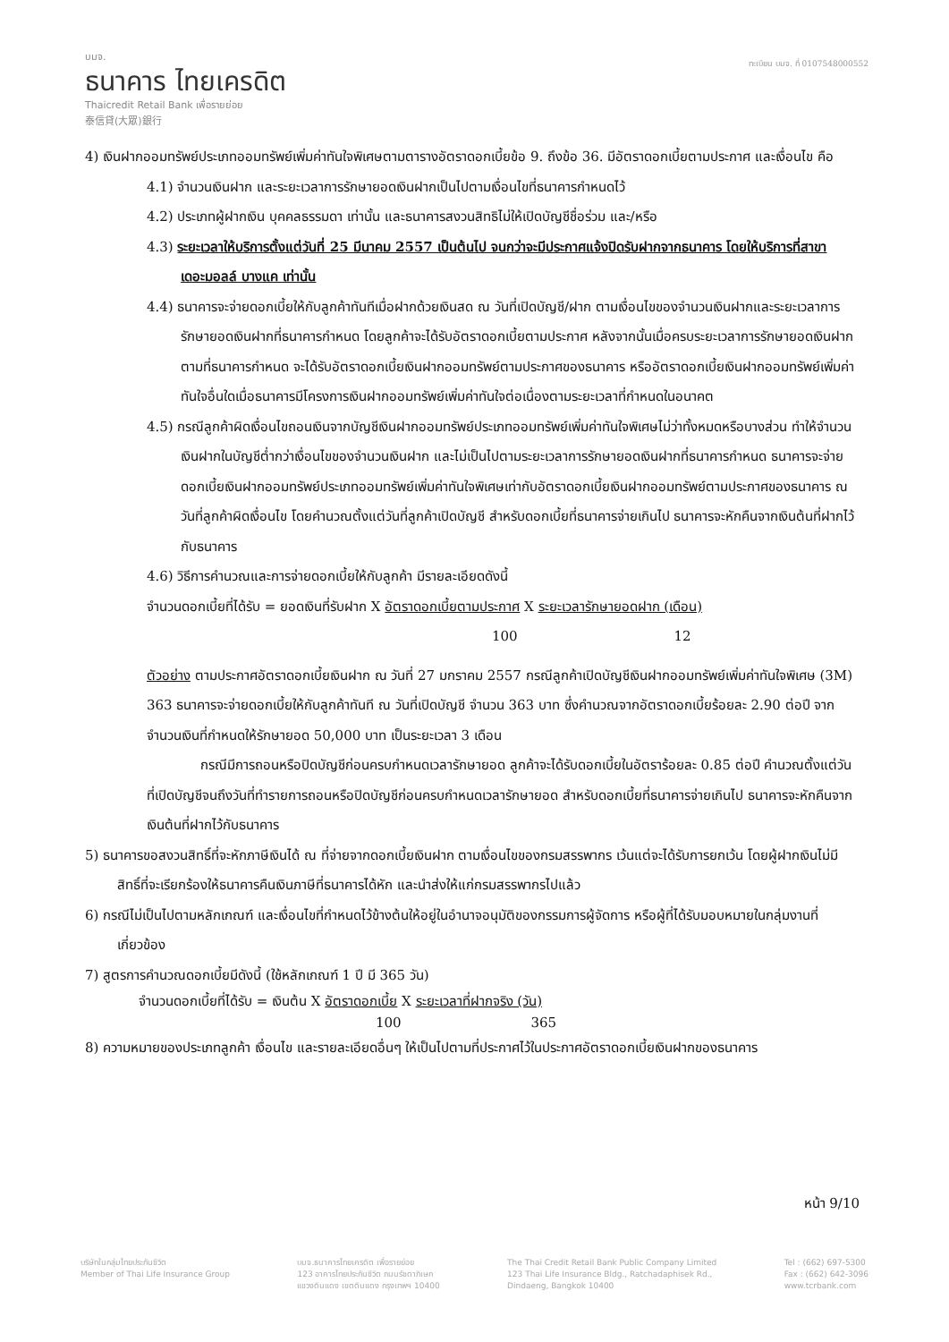บมจ.
ธนาคาร ไทยเครดิต
Thaicredit Retail Bank เพื่อรายย่อย
泰信貸(大眾)銀行
ทะเบียน บมจ. ที่ 0107548000552
4) เงินฝากออมทรัพย์ประเภทออมทรัพย์เพิ่มค่าทันใจพิเศษตามตารางอัตราดอกเบี้ยข้อ 9. ถึงข้อ 36. มีอัตราดอกเบี้ยตามประกาศ และเงื่อนไข คือ
4.1) จำนวนเงินฝาก และระยะเวลาการรักษายอดเงินฝากเป็นไปตามเงื่อนไขที่ธนาคารกำหนดไว้
4.2) ประเภทผู้ฝากเงิน บุคคลธรรมดา เท่านั้น และธนาคารสงวนสิทธิไม่ให้เปิดบัญชีชื่อร่วม และ/หรือ
4.3) ระยะเวลาให้บริการตั้งแต่วันที่ 25 มีนาคม 2557 เป็นต้นไป จนกว่าจะมีประกาศแจ้งปิดรับฝากจากธนาคาร โดยให้บริการที่สาขาเดอะมอลล์ บางแค เท่านั้น
4.4) ธนาคารจะจ่ายดอกเบี้ยให้กับลูกค้าทันทีเมื่อฝากด้วยเงินสด ณ วันที่เปิดบัญชี/ฝาก ตามเงื่อนไขของจำนวนเงินฝากและระยะเวลาการรักษายอดเงินฝากที่ธนาคารกำหนด โดยลูกค้าจะได้รับอัตราดอกเบี้ยตามประกาศ หลังจากนั้นเมื่อครบระยะเวลาการรักษายอดเงินฝากตามที่ธนาคารกำหนด จะได้รับอัตราดอกเบี้ยเงินฝากออมทรัพย์ตามประกาศของธนาคาร หรืออัตราดอกเบี้ยเงินฝากออมทรัพย์เพิ่มค่าทันใจอื่นใดเมื่อธนาคารมีโครงการเงินฝากออมทรัพย์เพิ่มค่าทันใจต่อเนื่องตามระยะเวลาที่กำหนดในอนาคต
4.5) กรณีลูกค้าผิดเงื่อนไขถอนเงินจากบัญชีเงินฝากออมทรัพย์ประเภทออมทรัพย์เพิ่มค่าทันใจพิเศษไม่ว่าทั้งหมดหรือบางส่วน ทำให้จำนวนเงินฝากในบัญชีต่ำกว่าเงื่อนไขของจำนวนเงินฝาก และไม่เป็นไปตามระยะเวลาการรักษายอดเงินฝากที่ธนาคารกำหนด ธนาคารจะจ่ายดอกเบี้ยเงินฝากออมทรัพย์ประเภทออมทรัพย์เพิ่มค่าทันใจพิเศษเท่ากับอัตราดอกเบี้ยเงินฝากออมทรัพย์ตามประกาศของธนาคาร ณ วันที่ลูกค้าผิดเงื่อนไข โดยคำนวณตั้งแต่วันที่ลูกค้าเปิดบัญชี สำหรับดอกเบี้ยที่ธนาคารจ่ายเกินไป ธนาคารจะหักคืนจากเงินต้นที่ฝากไว้กับธนาคาร
4.6) วิธีการคำนวณและการจ่ายดอกเบี้ยให้กับลูกค้า มีรายละเอียดดังนี้
จำนวนดอกเบี้ยที่ได้รับ = ยอดเงินที่รับฝาก X อัตราดอกเบี้ยตามประกาศ X ระยะเวลารักษายอดฝาก (เดือน)
100 12
ตัวอย่าง ตามประกาศอัตราดอกเบี้ยเงินฝาก ณ วันที่ 27 มกราคม 2557 กรณีลูกค้าเปิดบัญชีเงินฝากออมทรัพย์เพิ่มค่าทันใจพิเศษ (3M) 363 ธนาคารจะจ่ายดอกเบี้ยให้กับลูกค้าทันที ณ วันที่เปิดบัญชี จำนวน 363 บาท ซึ่งคำนวณจากอัตราดอกเบี้ยร้อยละ 2.90 ต่อปี จากจำนวนเงินที่กำหนดให้รักษายอด 50,000 บาท เป็นระยะเวลา 3 เดือน
กรณีมีการถอนหรือปิดบัญชีก่อนครบกำหนดเวลารักษายอด ลูกค้าจะได้รับดอกเบี้ยในอัตราร้อยละ 0.85 ต่อปี คำนวณตั้งแต่วันที่เปิดบัญชีจนถึงวันที่ทำรายการถอนหรือปิดบัญชีก่อนครบกำหนดเวลารักษายอด สำหรับดอกเบี้ยที่ธนาคารจ่ายเกินไป ธนาคารจะหักคืนจากเงินต้นที่ฝากไว้กับธนาคาร
5) ธนาคารขอสงวนสิทธิ์ที่จะหักภาษีเงินได้ ณ ที่จ่ายจากดอกเบี้ยเงินฝาก ตามเงื่อนไขของกรมสรรพากร เว้นแต่จะได้รับการยกเว้น โดยผู้ฝากเงินไม่มีสิทธิ์ที่จะเรียกร้องให้ธนาคารคืนเงินภาษีที่ธนาคารได้หัก และนำส่งให้แก่กรมสรรพากรไปแล้ว
6) กรณีไม่เป็นไปตามหลักเกณฑ์ และเงื่อนไขที่กำหนดไว้ข้างต้นให้อยู่ในอำนาจอนุมัติของกรรมการผู้จัดการ หรือผู้ที่ได้รับมอบหมายในกลุ่มงานที่เกี่ยวข้อง
7) สูตรการคำนวณดอกเบี้ยมีดังนี้ (ใช้หลักเกณฑ์ 1 ปี มี 365 วัน)
จำนวนดอกเบี้ยที่ได้รับ = เงินต้น X อัตราดอกเบี้ย X ระยะเวลาที่ฝากจริง (วัน)
100 365
8) ความหมายของประเภทลูกค้า เงื่อนไข และรายละเอียดอื่นๆ ให้เป็นไปตามที่ประกาศไว้ในประกาศอัตราดอกเบี้ยเงินฝากของธนาคาร
หน้า 9/10
บริษัทในกลุ่มไทยประกันชีวิต
Member of Thai Life Insurance Group
บมจ.ธนาคารไทยเครดิต เพื่อรายย่อย
123 อาคารไทยประกันชีวิต ถนนรัชดาภิเษก
แขวงดินแดง เขตดินแดง กรุงเทพฯ 10400
The Thai Credit Retail Bank Public Company Limited
123 Thai Life Insurance Bldg., Ratchadaphisek Rd.,
Dindaeng, Bangkok 10400
Tel : (662) 697-5300
Fax : (662) 642-3096
www.tcrbank.com